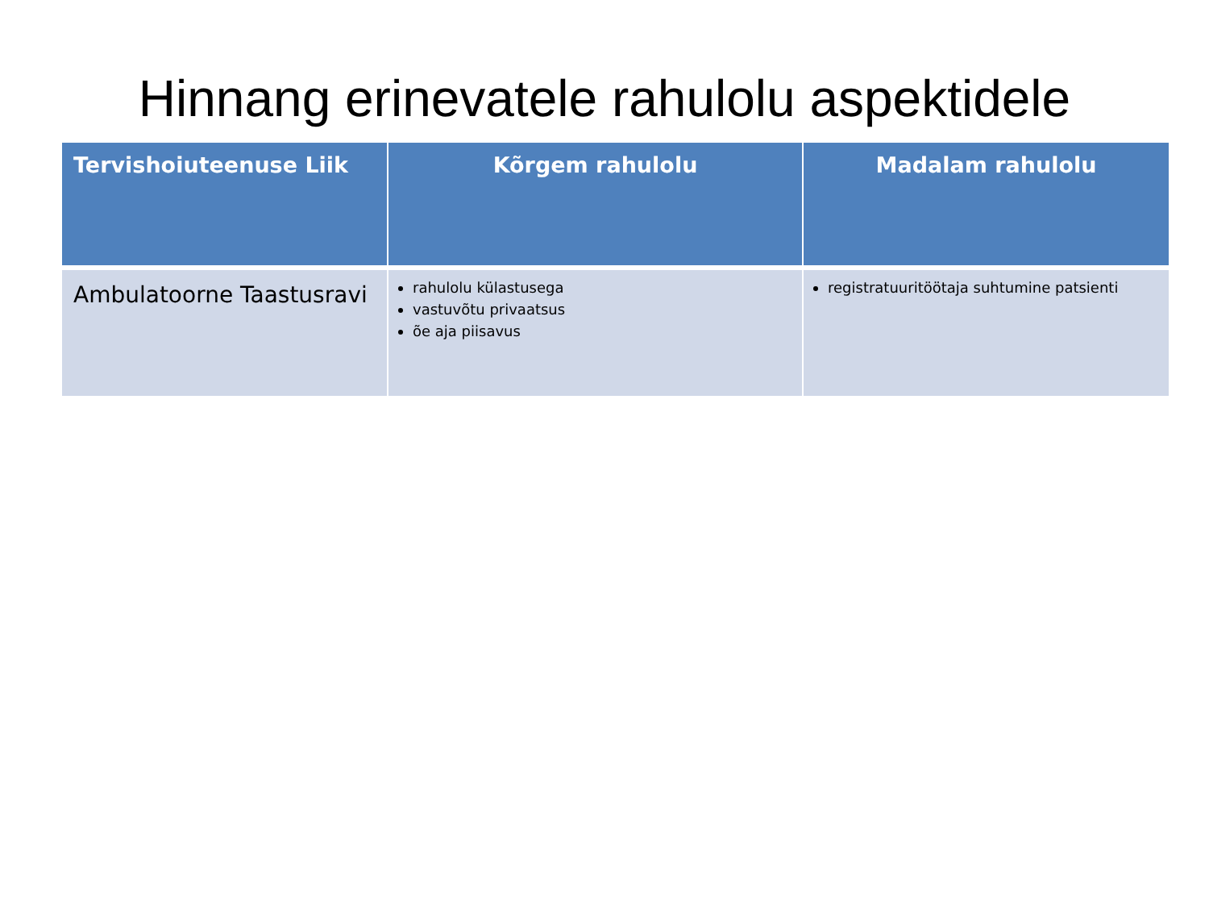Hinnang erinevatele rahulolu aspektidele
| Tervishoiuteenuse Liik | Kõrgem rahulolu | Madalam rahulolu |
| --- | --- | --- |
| Ambulatoorne Taastusravi | rahulolu külastusega vastuvõtu privaatsus õe aja piisavus | registratuuritöötaja suhtumine patsienti |